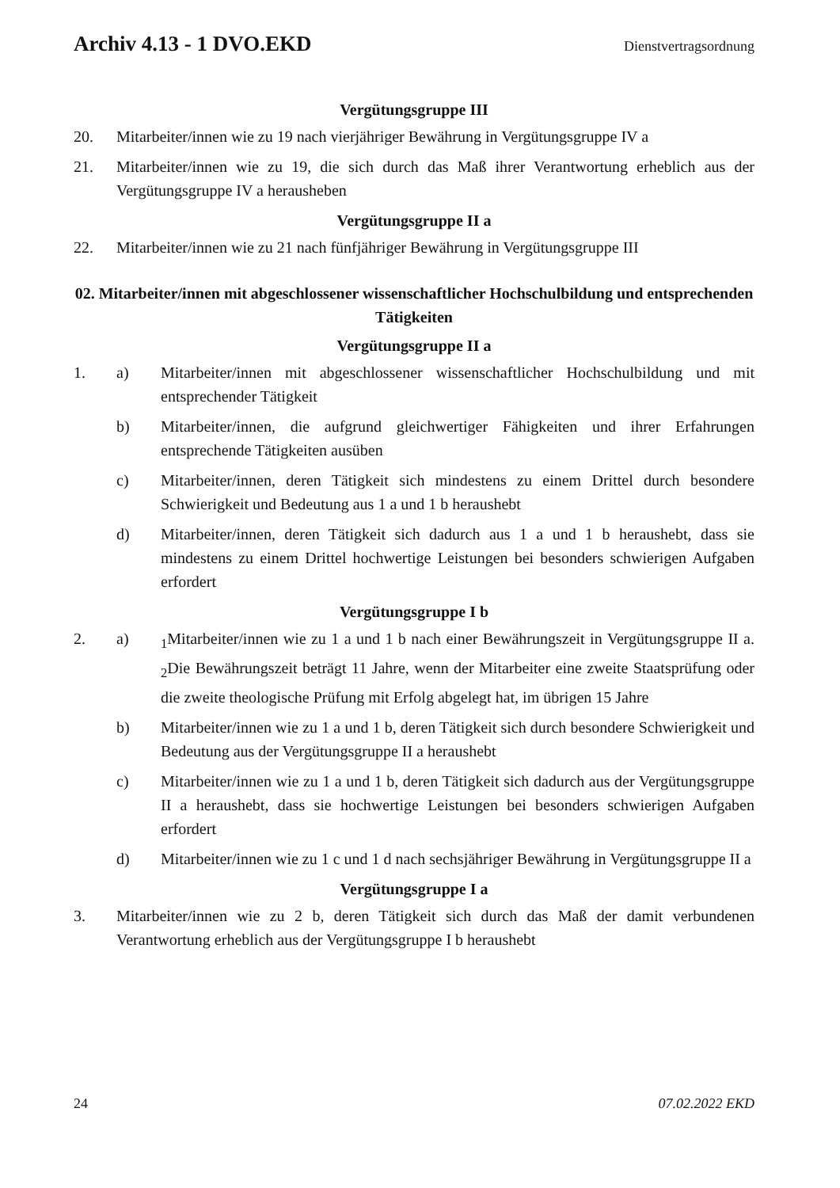Archiv 4.13 - 1 DVO.EKD Dienstvertragsordnung
Vergütungsgruppe III
20. Mitarbeiter/innen wie zu 19 nach vierjähriger Bewährung in Vergütungsgruppe IV a
21. Mitarbeiter/innen wie zu 19, die sich durch das Maß ihrer Verantwortung erheblich aus der Vergütungsgruppe IV a herausheben
Vergütungsgruppe II a
22. Mitarbeiter/innen wie zu 21 nach fünfjähriger Bewährung in Vergütungsgruppe III
02. Mitarbeiter/innen mit abgeschlossener wissenschaftlicher Hochschulbildung und entsprechenden Tätigkeiten
Vergütungsgruppe II a
1. a) Mitarbeiter/innen mit abgeschlossener wissenschaftlicher Hochschulbildung und mit entsprechender Tätigkeit
b) Mitarbeiter/innen, die aufgrund gleichwertiger Fähigkeiten und ihrer Erfahrungen entsprechende Tätigkeiten ausüben
c) Mitarbeiter/innen, deren Tätigkeit sich mindestens zu einem Drittel durch besondere Schwierigkeit und Bedeutung aus 1 a und 1 b heraushebt
d) Mitarbeiter/innen, deren Tätigkeit sich dadurch aus 1 a und 1 b heraushebt, dass sie mindestens zu einem Drittel hochwertige Leistungen bei besonders schwierigen Aufgaben erfordert
Vergütungsgruppe I b
2. a) <sub>1</sub>Mitarbeiter/innen wie zu 1 a und 1 b nach einer Bewährungszeit in Vergütungsgruppe II a. <sub>2</sub>Die Bewährungszeit beträgt 11 Jahre, wenn der Mitarbeiter eine zweite Staatsprüfung oder die zweite theologische Prüfung mit Erfolg abgelegt hat, im übrigen 15 Jahre
b) Mitarbeiter/innen wie zu 1 a und 1 b, deren Tätigkeit sich durch besondere Schwierigkeit und Bedeutung aus der Vergütungsgruppe II a heraushebt
c) Mitarbeiter/innen wie zu 1 a und 1 b, deren Tätigkeit sich dadurch aus der Vergütungsgruppe II a heraushebt, dass sie hochwertige Leistungen bei besonders schwierigen Aufgaben erfordert
d) Mitarbeiter/innen wie zu 1 c und 1 d nach sechsjähriger Bewährung in Vergütungsgruppe II a
Vergütungsgruppe I a
3. Mitarbeiter/innen wie zu 2 b, deren Tätigkeit sich durch das Maß der damit verbundenen Verantwortung erheblich aus der Vergütungsgruppe I b heraushebt
24 07.02.2022 EKD